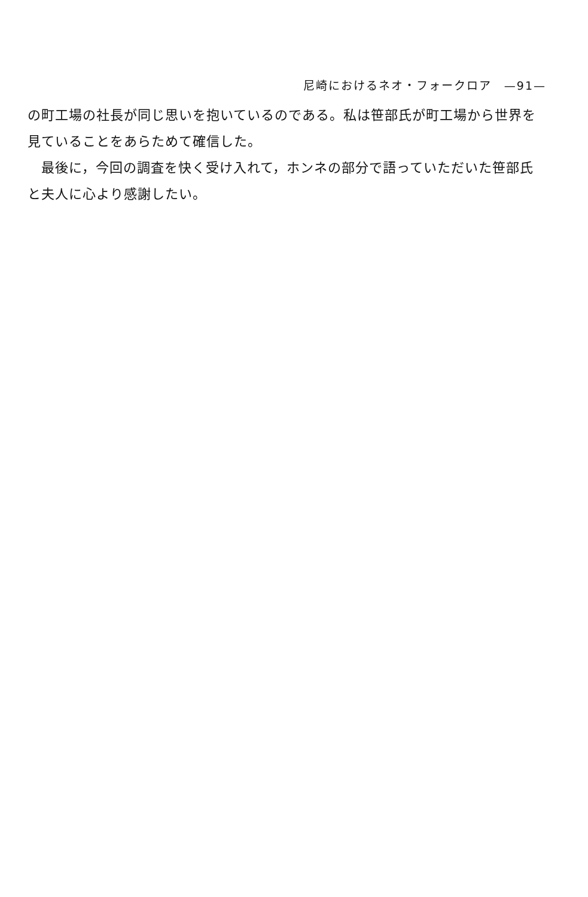尼崎におけるネオ・フォークロア　—91—
の町工場の社長が同じ思いを抱いているのである。私は笹部氏が町工場から世界を見ていることをあらためて確信した。
　最後に，今回の調査を快く受け入れて，ホンネの部分で語っていただいた笹部氏と夫人に心より感謝したい。